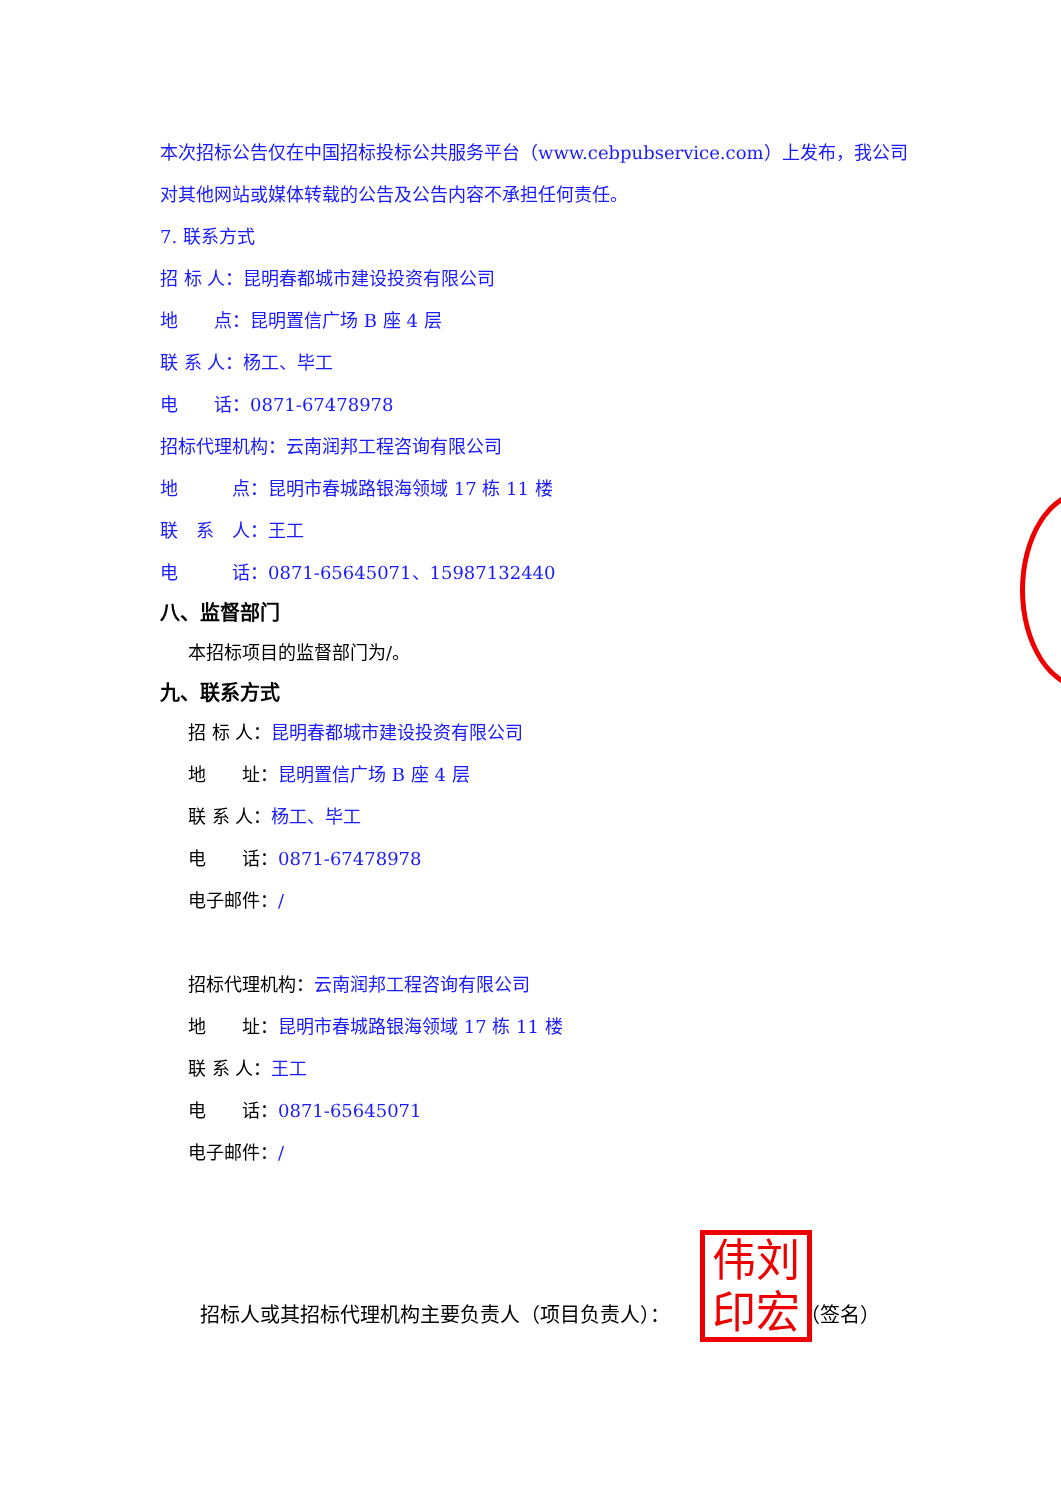本次招标公告仅在中国招标投标公共服务平台（www.cebpubservice.com）上发布，我公司对其他网站或媒体转载的公告及公告内容不承担任何责任。
7. 联系方式
招 标 人：昆明春都城市建设投资有限公司
地　　点：昆明置信广场 B 座 4 层
联 系 人：杨工、毕工
电　　话：0871-67478978
招标代理机构：云南润邦工程咨询有限公司
地　　　点：昆明市春城路银海领域 17 栋 11 楼
联　系　人：王工
电　　　话：0871-65645071、15987132440
八、监督部门
本招标项目的监督部门为/。
九、联系方式
招 标 人：昆明春都城市建设投资有限公司
地　　址：昆明置信广场 B 座 4 层
联 系 人：杨工、毕工
电　　话：0871-67478978
电子邮件：/
招标代理机构：云南润邦工程咨询有限公司
地　　址：昆明市春城路银海领域 17 栋 11 楼
联 系 人：王工
电　　话：0871-65645071
电子邮件：/
招标人或其招标代理机构主要负责人（项目负责人）： （签名）
伟刘
印宏